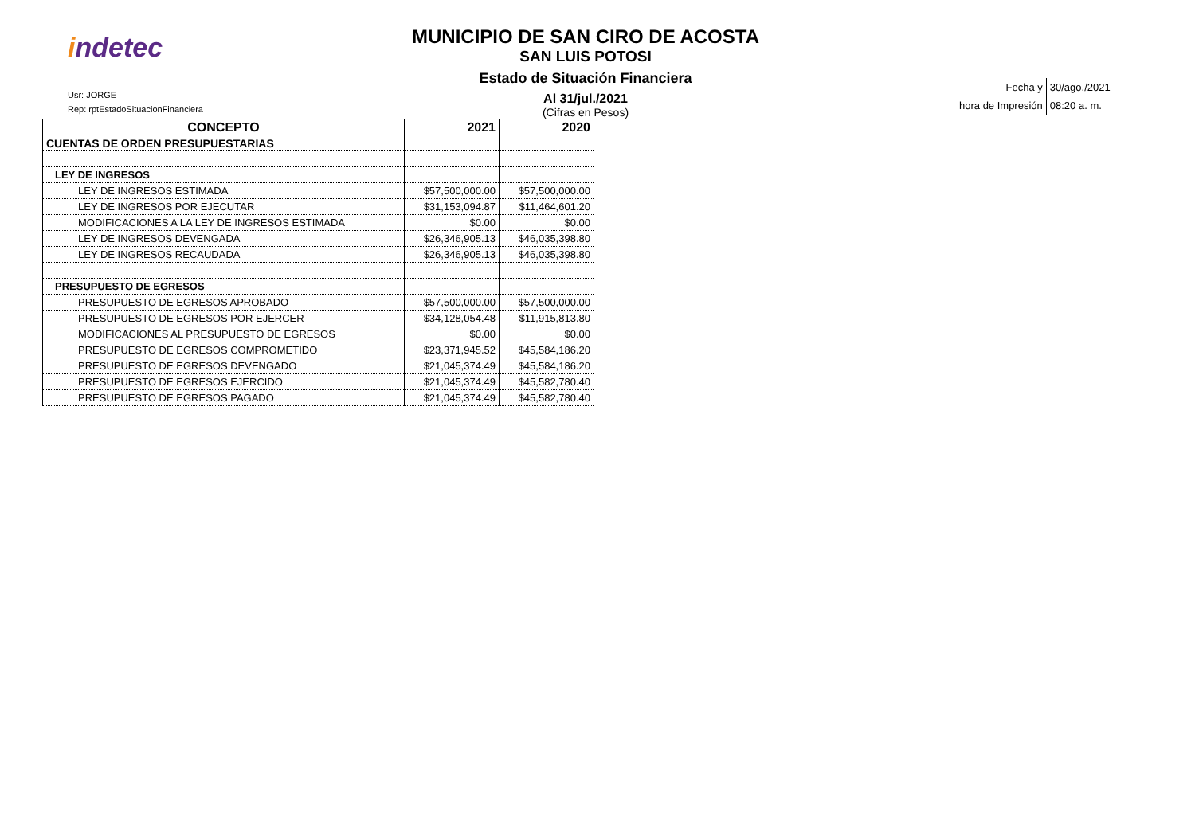indetec
Usr: JORGE
Rep: rptEstadoSituacionFinanciera
MUNICIPIO DE SAN CIRO DE ACOSTA
SAN LUIS POTOSI
Estado de Situación Financiera
Al 31/jul./2021
(Cifras en Pesos)
| Fecha y | 30/ago./2021 |
| hora de Impresión | 08:20 a. m. |
| CONCEPTO | 2021 | 2020 |
| --- | --- | --- |
| CUENTAS DE ORDEN PRESUPUESTARIAS | | |
| LEY DE INGRESOS | | |
| LEY DE INGRESOS ESTIMADA | $57,500,000.00 | $57,500,000.00 |
| LEY DE INGRESOS POR EJECUTAR | $31,153,094.87 | $11,464,601.20 |
| MODIFICACIONES A LA LEY DE INGRESOS ESTIMADA | $0.00 | $0.00 |
| LEY DE INGRESOS DEVENGADA | $26,346,905.13 | $46,035,398.80 |
| LEY DE INGRESOS RECAUDADA | $26,346,905.13 | $46,035,398.80 |
| PRESUPUESTO DE EGRESOS | | |
| PRESUPUESTO DE EGRESOS APROBADO | $57,500,000.00 | $57,500,000.00 |
| PRESUPUESTO DE EGRESOS POR EJERCER | $34,128,054.48 | $11,915,813.80 |
| MODIFICACIONES AL PRESUPUESTO DE EGRESOS | $0.00 | $0.00 |
| PRESUPUESTO DE EGRESOS COMPROMETIDO | $23,371,945.52 | $45,584,186.20 |
| PRESUPUESTO DE EGRESOS DEVENGADO | $21,045,374.49 | $45,584,186.20 |
| PRESUPUESTO DE EGRESOS EJERCIDO | $21,045,374.49 | $45,582,780.40 |
| PRESUPUESTO DE EGRESOS PAGADO | $21,045,374.49 | $45,582,780.40 |